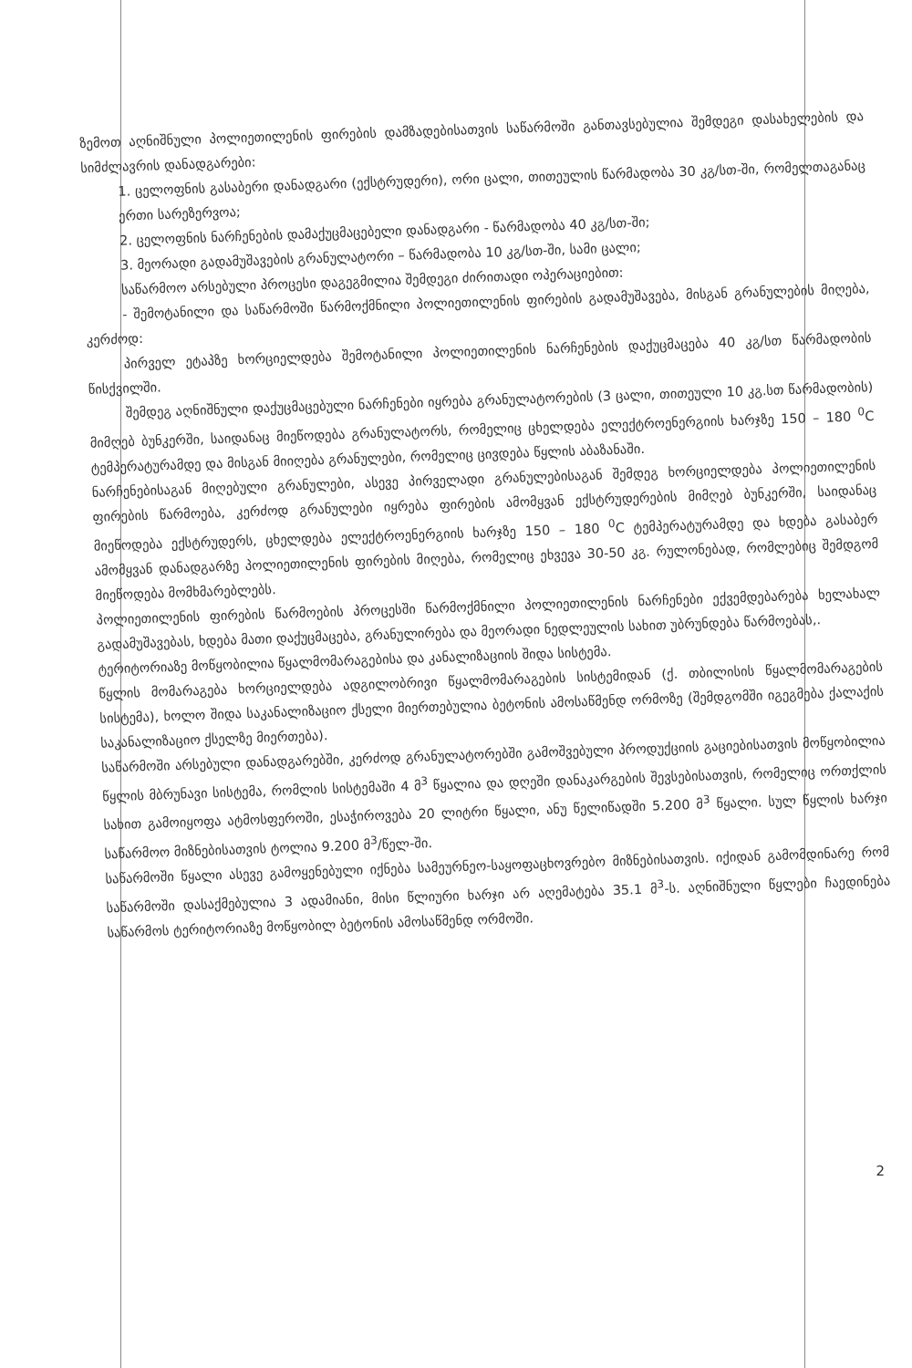ზემოთ აღნიშნული პოლიეთილენის ფირების დამზადებისათვის საწარმოში განთავსებულია შემდეგი დასახელების და სიმძლავრის დანადგარები:
1. ცელოფნის გასაბერი დანადგარი (ექსტრუდერი), ორი ცალი, თითეულის წარმადობა 30 კგ/სთ-ში, რომელთაგანაც ერთი სარეზერვოა;
2. ცელოფნის ნარჩენების დამაქუცმაცებელი დანადგარი - წარმადობა 40 კგ/სთ-ში;
3. მეორადი გადამუშავების გრანულატორი – წარმადობა 10 კგ/სთ-ში, სამი ცალი;
საწარმოო არსებული პროცესი დაგეგმილია შემდეგი ძირითადი ოპერაციებით:
- შემოტანილი და საწარმოში წარმოქმნილი პოლიეთილენის ფირების გადამუშავება, მისგან გრანულების მიღება, კერძოდ:
პირველ ეტაპზე ხორციელდება შემოტანილი პოლიეთილენის ნარჩენების დაქუცმაცება 40 კგ/სთ წარმადობის წისქვილში.
შემდეგ აღნიშნული დაქუცმაცებული ნარჩენები იყრება გრანულატორების (3 ცალი, თითეული 10 კგ.სთ წარმადობის) მიმღებ ბუნკერში, საიდანაც მიეწოდება გრანულატორს, რომელიც ცხელდება ელექტროენერგიის ხარჯზე 150 – 180 <sup>0</sup>C ტემპერატურამდე და მისგან მიიღება გრანულები, რომელიც ცივდება წყლის აბაზანაში.
ნარჩენებისაგან მიღებული გრანულები, ასევე პირველადი გრანულებისაგან შემდეგ ხორციელდება პოლიეთილენის ფირების წარმოება, კერძოდ გრანულები იყრება ფირების ამომყვან ექსტრუდერების მიმღებ ბუნკერში, საიდანაც მიეწოდება ექსტრუდერს, ცხელდება ელექტროენერგიის ხარჯზე 150 – 180 <sup>0</sup>C ტემპერატურამდე და ხდება გასაბერ ამომყვან დანადგარზე პოლიეთილენის ფირების მიღება, რომელიც ეხვევა 30-50 კგ. რულონებად, რომლებიც შემდგომ მიეწოდება მომხმარებლებს.
პოლიეთილენის ფირების წარმოების პროცესში წარმოქმნილი პოლიეთილენის ნარჩენები ექვემდებარება ხელახალ გადამუშავებას, ხდება მათი დაქუცმაცება, გრანულირება და მეორადი ნედლეულის სახით უბრუნდება წარმოებას,.
ტერიტორიაზე მოწყობილია წყალმომარაგებისა და კანალიზაციის შიდა სისტემა.
წყლის მომარაგება ხორციელდება ადგილობრივი წყალმომარაგების სისტემიდან (ქ. თბილისის წყალმომარაგების სისტემა), ხოლო შიდა საკანალიზაციო ქსელი მიერთებულია ბეტონის ამოსაწმენდ ორმოზე (შემდგომში იგეგმება ქალაქის საკანალიზაციო ქსელზე მიერთება).
საწარმოში არსებული დანადგარებში, კერძოდ გრანულატორებში გამოშვებული პროდუქციის გაციებისათვის მოწყობილია წყლის მბრუნავი სისტემა, რომლის სისტემაში 4 მ<sup>3</sup> წყალია და დღეში დანაკარგების შევსებისათვის, რომელიც ორთქლის სახით გამოიყოფა ატმოსფეროში, ესაჭიროვება 20 ლიტრი წყალი, ანუ წელიწადში 5.200 მ<sup>3</sup> წყალი. სულ წყლის ხარჯი საწარმოო მიზნებისათვის ტოლია 9.200 მ<sup>3</sup>/წელ-ში.
საწარმოში წყალი ასევე გამოყენებული იქნება სამეურნეო-საყოფაცხოვრებო მიზნებისათვის. იქიდან გამომდინარე რომ საწარმოში დასაქმებულია 3 ადამიანი, მისი წლიური ხარჯი არ აღემატება 35.1 მ<sup>3</sup>-ს. აღნიშნული წყლები ჩაედინება საწარმოს ტერიტორიაზე მოწყობილ ბეტონის ამოსაწმენდ ორმოში.
2